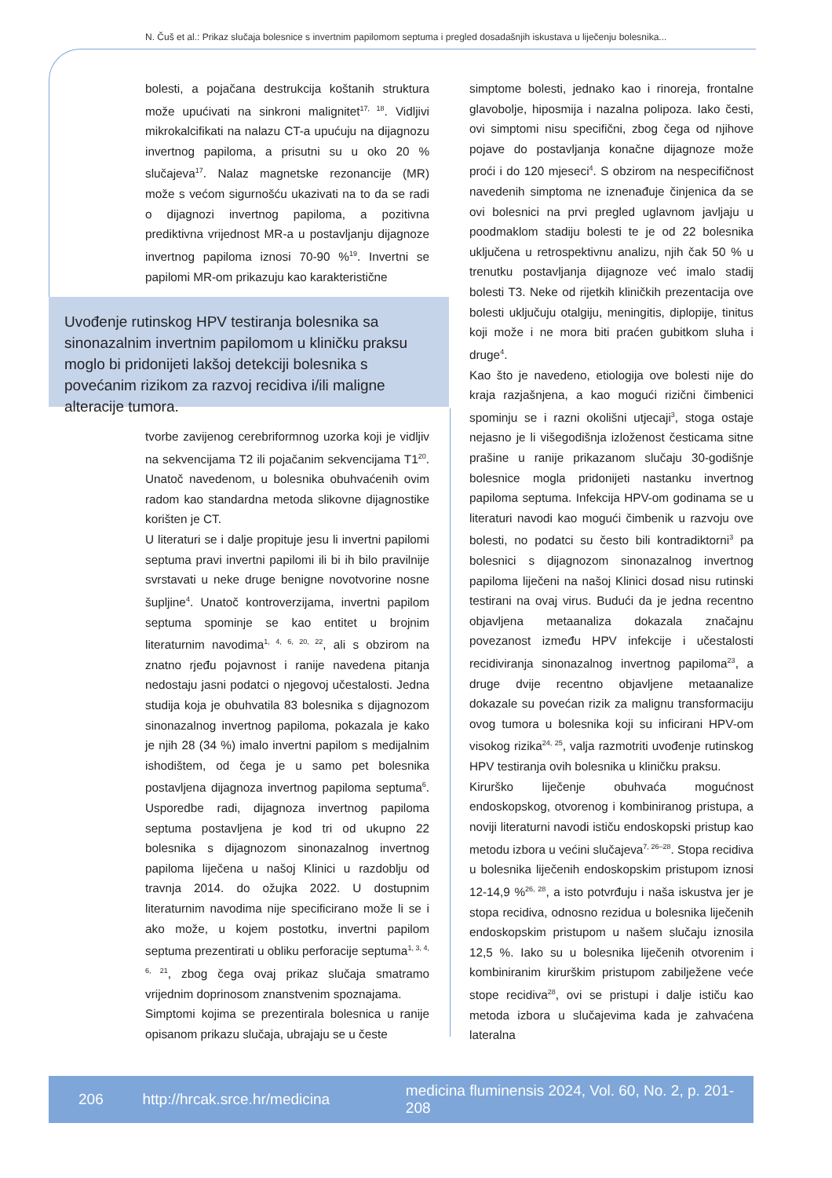N. Čuš et al.: Prikaz slučaja bolesnice s invertnim papilomom septuma i pregled dosadašnjih iskustava u liječenju bolesnika...
bolesti, a pojačana destrukcija koštanih struktura može upućivati na sinkroni malignitet<sup>17, 18</sup>. Vidljivi mikrokalcifikati na nalazu CT-a upućuju na dijagnozu invertnog papiloma, a prisutni su u oko 20 % slučajeva<sup>17</sup>. Nalaz magnetske rezonancije (MR) može s većom sigurnošću ukazivati na to da se radi o dijagnozi invertnog papiloma, a pozitivna prediktivna vrijednost MR-a u postavljanju dijagnoze invertnog papiloma iznosi 70-90 %<sup>19</sup>. Invertni se papilomi MR-om prikazuju kao karakteristične
Uvođenje rutinskog HPV testiranja bolesnika sa sinonazalnim invertnim papilomom u kliničku praksu moglo bi pridonijeti lakšoj detekciji bolesnika s povećanim rizikom za razvoj recidiva i/ili maligne alteracije tumora.
tvorbe zavijenog cerebriformnog uzorka koji je vidljiv na sekvencijama T2 ili pojačanim sekvencijama T1<sup>20</sup>. Unatoč navedenom, u bolesnika obuhvaćenih ovim radom kao standardna metoda slikovne dijagnostike korišten je CT.
U literaturi se i dalje propituje jesu li invertni papilomi septuma pravi invertni papilomi ili bi ih bilo pravilnije svrstavati u neke druge benigne novotvorine nosne šupljine<sup>4</sup>. Unatoč kontroverzijama, invertni papilom septuma spominje se kao entitet u brojnim literaturnim navodima<sup>1, 4, 6, 20, 22</sup>, ali s obzirom na znatno rjeđu pojavnost i ranije navedena pitanja nedostaju jasni podatci o njegovoj učestalosti. Jedna studija koja je obuhvatila 83 bolesnika s dijagnozom sinonazalnog invertnog papiloma, pokazala je kako je njih 28 (34 %) imalo invertni papilom s medijalnim ishodištem, od čega je u samo pet bolesnika postavljena dijagnoza invertnog papiloma septuma<sup>6</sup>. Usporedbe radi, dijagnoza invertnog papiloma septuma postavljena je kod tri od ukupno 22 bolesnika s dijagnozom sinonazalnog invertnog papiloma liječena u našoj Klinici u razdoblju od travnja 2014. do ožujka 2022. U dostupnim literaturnim navodima nije specificirano može li se i ako može, u kojem postotku, invertni papilom septuma prezentirati u obliku perforacije septuma<sup>1, 3, 4, 6, 21</sup>, zbog čega ovaj prikaz slučaja smatramo vrijednim doprinosom znanstvenim spoznajama.
Simptomi kojima se prezentirala bolesnica u ranije opisanom prikazu slučaja, ubrajaju se u česte
simptome bolesti, jednako kao i rinoreja, frontalne glavobolje, hiposmija i nazalna polipoza. Iako česti, ovi simptomi nisu specifični, zbog čega od njihove pojave do postavljanja konačne dijagnoze može proći i do 120 mjeseci<sup>4</sup>. S obzirom na nespecifičnost navedenih simptoma ne iznenađuje činjenica da se ovi bolesnici na prvi pregled uglavnom javljaju u poodmaklom stadiju bolesti te je od 22 bolesnika uključena u retrospektivnu analizu, njih čak 50 % u trenutku postavljanja dijagnoze već imalo stadij bolesti T3. Neke od rijetkih kliničkih prezentacija ove bolesti uključuju otalgiju, meningitis, diplopije, tinitus koji može i ne mora biti praćen gubitkom sluha i druge<sup>4</sup>.
Kao što je navedeno, etiologija ove bolesti nije do kraja razjašnjena, a kao mogući rizični čimbenici spominju se i razni okolišni utjecaji<sup>3</sup>, stoga ostaje nejasno je li višegodišnja izloženost česticama sitne prašine u ranije prikazanom slučaju 30-godišnje bolesnice mogla pridonijeti nastanku invertnog papiloma septuma. Infekcija HPV-om godinama se u literaturi navodi kao mogući čimbenik u razvoju ove bolesti, no podatci su često bili kontradiktorni<sup>3</sup> pa bolesnici s dijagnozom sinonazalnog invertnog papiloma liječeni na našoj Klinici dosad nisu rutinski testirani na ovaj virus. Budući da je jedna recentno objavljena metaanaliza dokazala značajnu povezanost između HPV infekcije i učestalosti recidiviranja sinonazalnog invertnog papiloma<sup>23</sup>, a druge dvije recentno objavljene metaanalize dokazale su povećan rizik za malignu transformaciju ovog tumora u bolesnika koji su inficirani HPV-om visokog rizika<sup>24, 25</sup>, valja razmotriti uvođenje rutinskog HPV testiranja ovih bolesnika u kliničku praksu.
Kirurško liječenje obuhvaća mogućnost endoskopskog, otvorenog i kombiniranog pristupa, a noviji literaturni navodi ističu endoskopski pristup kao metodu izbora u većini slučajeva<sup>7, 26–28</sup>. Stopa recidiva u bolesnika liječenih endoskopskim pristupom iznosi 12-14,9 %<sup>26, 28</sup>, a isto potvrđuju i naša iskustva jer je stopa recidiva, odnosno rezidua u bolesnika liječenih endoskopskim pristupom u našem slučaju iznosila 12,5 %. Iako su u bolesnika liječenih otvorenim i kombiniranim kirurškim pristupom zabilježene veće stope recidiva<sup>28</sup>, ovi se pristupi i dalje ističu kao metoda izbora u slučajevima kada je zahvaćena lateralna
206 http://hrcak.srce.hr/medicina medicina fluminensis 2024, Vol. 60, No. 2, p. 201-208